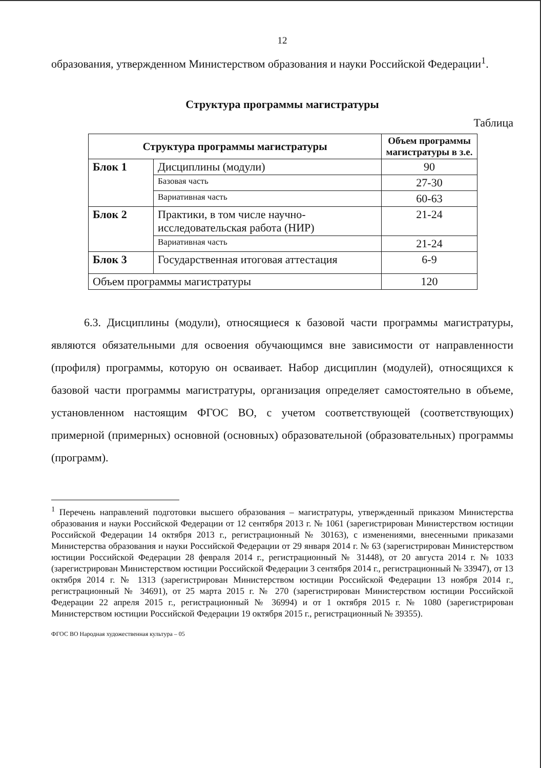12
образования, утвержденном Министерством образования и науки Российской Федерации<sup>1</sup>.
Структура программы магистратуры
Таблица
| Структура программы магистратуры | | Объем программы магистратуры в з.е. |
| --- | --- | --- |
| Блок 1 | Дисциплины (модули) | 90 |
| | Базовая часть | 27-30 |
| | Вариативная часть | 60-63 |
| Блок 2 | Практики, в том числе научно-исследовательская работа (НИР) | 21-24 |
| | Вариативная часть | 21-24 |
| Блок 3 | Государственная итоговая аттестация | 6-9 |
| Объем программы магистратуры | | 120 |
6.3. Дисциплины (модули), относящиеся к базовой части программы магистратуры, являются обязательными для освоения обучающимся вне зависимости от направленности (профиля) программы, которую он осваивает. Набор дисциплин (модулей), относящихся к базовой части программы магистратуры, организация определяет самостоятельно в объеме, установленном настоящим ФГОС ВО, с учетом соответствующей (соответствующих) примерной (примерных) основной (основных) образовательной (образовательных) программы (программ).
<sup>1</sup> Перечень направлений подготовки высшего образования – магистратуры, утвержденный приказом Министерства образования и науки Российской Федерации от 12 сентября 2013 г. № 1061 (зарегистрирован Министерством юстиции Российской Федерации 14 октября 2013 г., регистрационный № 30163), с изменениями, внесенными приказами Министерства образования и науки Российской Федерации от 29 января 2014 г. № 63 (зарегистрирован Министерством юстиции Российской Федерации 28 февраля 2014 г., регистрационный № 31448), от 20 августа 2014 г. № 1033 (зарегистрирован Министерством юстиции Российской Федерации 3 сентября 2014 г., регистрационный № 33947), от 13 октября 2014 г. № 1313 (зарегистрирован Министерством юстиции Российской Федерации 13 ноября 2014 г., регистрационный № 34691), от 25 марта 2015 г. № 270 (зарегистрирован Министерством юстиции Российской Федерации 22 апреля 2015 г., регистрационный № 36994) и от 1 октября 2015 г. № 1080 (зарегистрирован Министерством юстиции Российской Федерации 19 октября 2015 г., регистрационный № 39355).
ФГОС ВО Народная художественная культура – 05